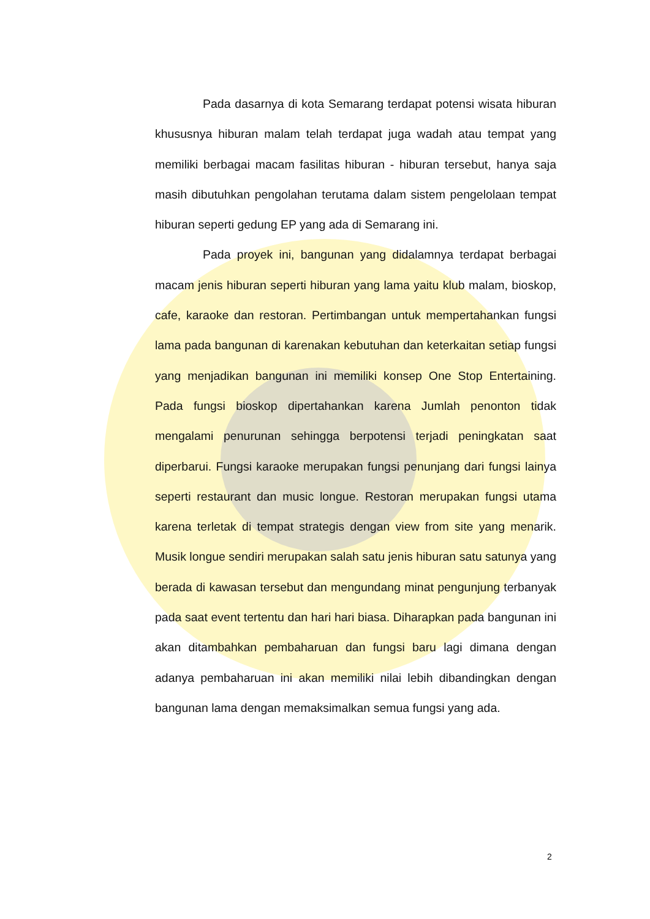Pada dasarnya di kota Semarang terdapat potensi wisata hiburan khususnya hiburan malam telah terdapat juga wadah atau tempat yang memiliki berbagai macam fasilitas hiburan - hiburan tersebut, hanya saja masih dibutuhkan pengolahan terutama dalam sistem pengelolaan tempat hiburan seperti gedung EP yang ada di Semarang ini.
Pada proyek ini, bangunan yang didalamnya terdapat berbagai macam jenis hiburan seperti hiburan yang lama yaitu klub malam, bioskop, cafe, karaoke dan restoran. Pertimbangan untuk mempertahankan fungsi lama pada bangunan di karenakan kebutuhan dan keterkaitan setiap fungsi yang menjadikan bangunan ini memiliki konsep One Stop Entertaining. Pada fungsi bioskop dipertahankan karena Jumlah penonton tidak mengalami penurunan sehingga berpotensi terjadi peningkatan saat diperbarui. Fungsi karaoke merupakan fungsi penunjang dari fungsi lainya seperti restaurant dan music longue. Restoran merupakan fungsi utama karena terletak di tempat strategis dengan view from site yang menarik. Musik longue sendiri merupakan salah satu jenis hiburan satu satunya yang berada di kawasan tersebut dan mengundang minat pengunjung terbanyak pada saat event tertentu dan hari hari biasa. Diharapkan pada bangunan ini akan ditambahkan pembaharuan dan fungsi baru lagi dimana dengan adanya pembaharuan ini akan memiliki nilai lebih dibandingkan dengan bangunan lama dengan memaksimalkan semua fungsi yang ada.
2